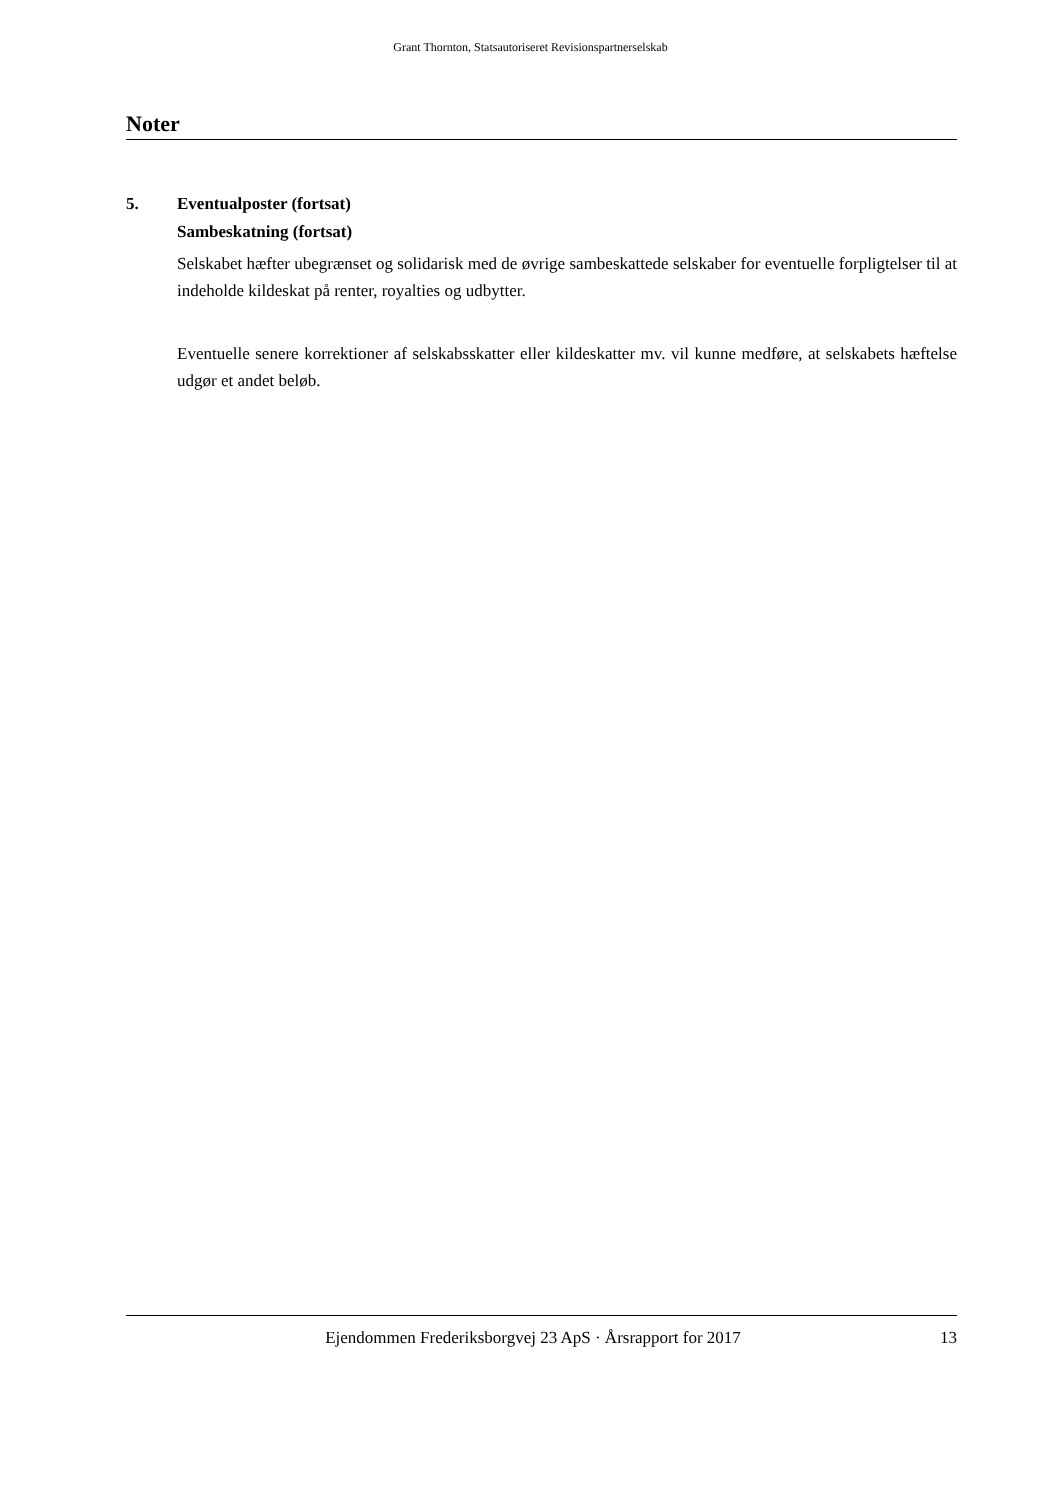Grant Thornton, Statsautoriseret Revisionspartnerselskab
Noter
5. Eventualposter (fortsat)
Sambeskatning (fortsat)
Selskabet hæfter ubegrænset og solidarisk med de øvrige sambeskattede selskaber for eventuelle forpligtelser til at indeholde kildeskat på renter, royalties og udbytter.
Eventuelle senere korrektioner af selskabsskatter eller kildeskatter mv. vil kunne medføre, at selskabets hæftelse udgør et andet beløb.
Ejendommen Frederiksborgvej 23 ApS · Årsrapport for 2017 13